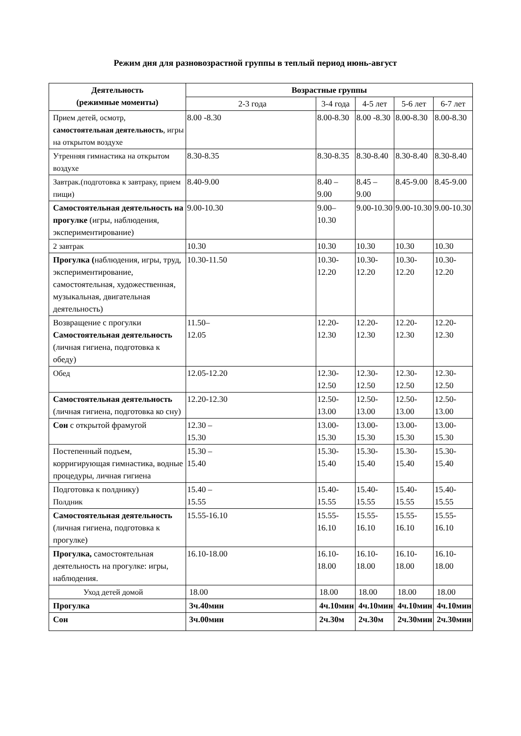Режим дня для разновозрастной группы в теплый период июнь-август
| Деятельность (режимные моменты) | Возрастные группы | | | | |
| --- | --- | --- | --- | --- | --- |
| | 2-3 года | 3-4 года | 4-5 лет | 5-6 лет | 6-7 лет |
| Прием детей, осмотр, самостоятельная деятельность , игры на открытом воздухе | 8.00 -8.30 | 8.00-8.30 | 8.00 -8.30 | 8.00-8.30 | 8.00-8.30 |
| Утренняя гимнастика на открытом воздухе | 8.30-8.35 | 8.30-8.35 | 8.30-8.40 | 8.30-8.40 | 8.30-8.40 |
| Завтрак.(подготовка к завтраку, прием пищи) | 8.40-9.00 | 8.40 – 9.00 | 8.45 – 9.00 | 8.45-9.00 | 8.45-9.00 |
| Самостоятельная деятельность на прогулке (игры, наблюдения, экспериментирование) | 9.00-10.30 | 9.00–10.30 | 9.00-10.30 | 9.00-10.30 | 9.00-10.30 |
| 2 завтрак | 10.30 | 10.30 | 10.30 | 10.30 | 10.30 |
| Прогулка ( наблюдения, игры, труд, экспериментирование, самостоятельная, художественная, музыкальная, двигательная деятельность) | 10.30-11.50 | 10.30-12.20 | 10.30-12.20 | 10.30-12.20 | 10.30-12.20 |
| Возвращение с прогулки Самостоятельная деятельность (личная гигиена, подготовка к обеду) | 11.50– 12.05 | 12.20-12.30 | 12.20-12.30 | 12.20-12.30 | 12.20-12.30 |
| Обед | 12.05-12.20 | 12.30-12.50 | 12.30-12.50 | 12.30-12.50 | 12.30-12.50 |
| Самостоятельная деятельность (личная гигиена, подготовка ко сну) | 12.20-12.30 | 12.50-13.00 | 12.50-13.00 | 12.50-13.00 | 12.50-13.00 |
| Сон с открытой фрамугой | 12.30 – 15.30 | 13.00-15.30 | 13.00-15.30 | 13.00-15.30 | 13.00-15.30 |
| Постепенный подъем, корригирующая гимнастика, водные процедуры, личная гигиена | 15.30 – 15.40 | 15.30-15.40 | 15.30-15.40 | 15.30-15.40 | 15.30-15.40 |
| Подготовка к полднику) Полдник | 15.40 – 15.55 | 15.40-15.55 | 15.40-15.55 | 15.40-15.55 | 15.40-15.55 |
| Самостоятельная деятельность (личная гигиена, подготовка к прогулке) | 15.55-16.10 | 15.55-16.10 | 15.55-16.10 | 15.55-16.10 | 15.55-16.10 |
| Прогулка, самостоятельная деятельность на прогулке: игры, наблюдения. | 16.10-18.00 | 16.10-18.00 | 16.10-18.00 | 16.10-18.00 | 16.10-18.00 |
| Уход детей домой | 18.00 | 18.00 | 18.00 | 18.00 | 18.00 |
| Прогулка | 3ч.40мин | 4ч.10мин | 4ч.10мин | 4ч.10мин | 4ч.10мин |
| Сон | 3ч.00мин | 2ч.30м | 2ч.30м | 2ч.30мин | 2ч.30мин |